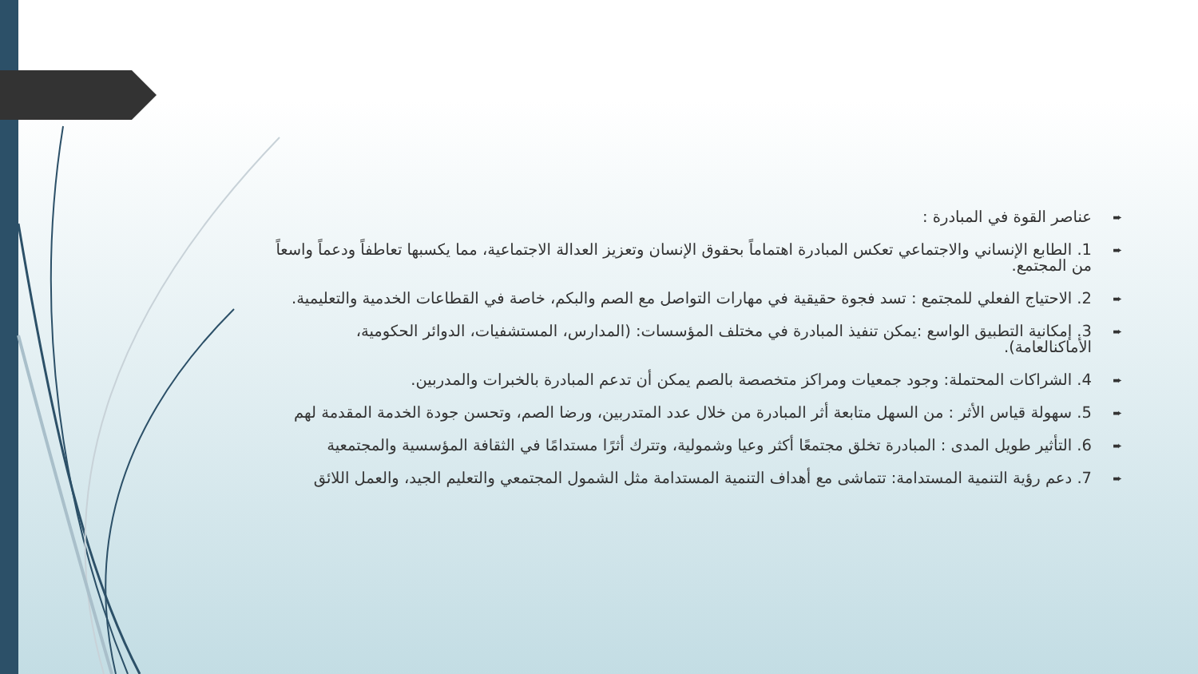➨ عناصر القوة في المبادرة :
➨ 1. الطابع الإنساني والاجتماعي تعكس المبادرة اهتماماً بحقوق الإنسان وتعزيز العدالة الاجتماعية، مما يكسبها تعاطفاً ودعماً واسعاً من المجتمع.
➨ 2. الاحتياج الفعلي للمجتمع : تسد فجوة حقيقية في مهارات التواصل مع الصم والبكم، خاصة في القطاعات الخدمية والتعليمية.
➨ 3. إمكانية التطبيق الواسع :يمكن تنفيذ المبادرة في مختلف المؤسسات: (المدارس، المستشفيات، الدوائر الحكومية، الأماكنالعامة).
➨ 4. الشراكات المحتملة: وجود جمعيات ومراكز متخصصة بالصم يمكن أن تدعم المبادرة بالخبرات والمدربين.
➨ 5. سهولة قياس الأثر : من السهل متابعة أثر المبادرة من خلال عدد المتدربين، ورضا الصم، وتحسن جودة الخدمة المقدمة لهم
➨ 6. التأثير طويل المدى : المبادرة تخلق مجتمعًا أكثر وعيا وشمولية، وتترك أثرًا مستدامًا في الثقافة المؤسسية والمجتمعية
➨ 7. دعم رؤية التنمية المستدامة: تتماشى مع أهداف التنمية المستدامة مثل الشمول المجتمعي والتعليم الجيد، والعمل اللائق